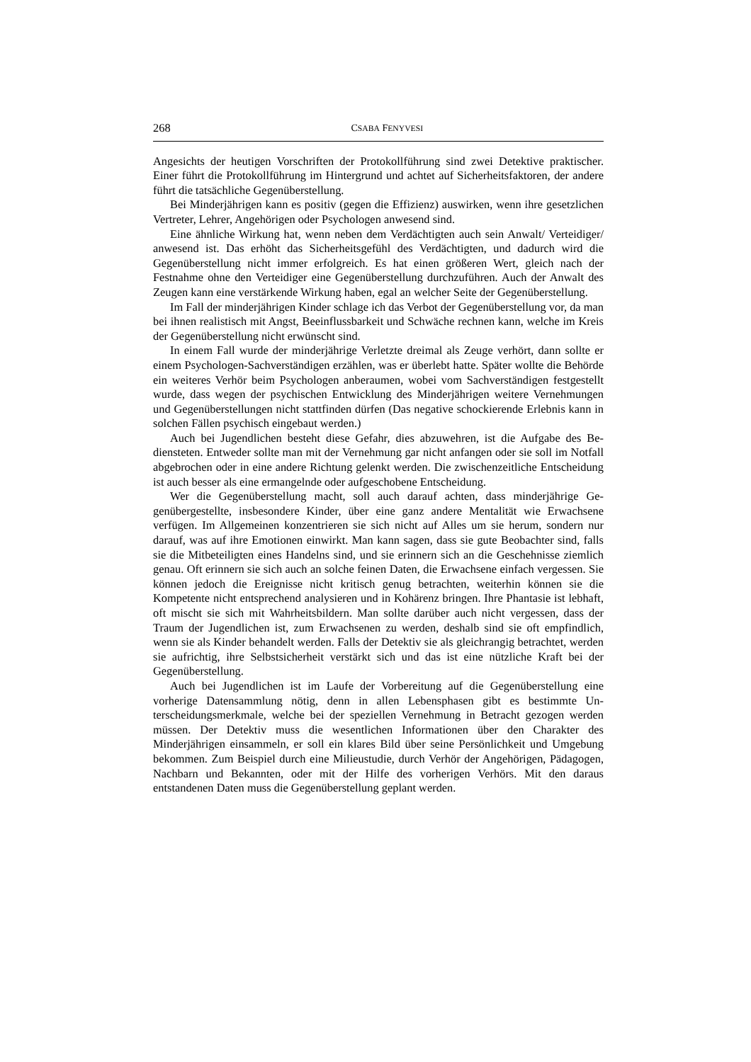268 CSABA FENYVESI
Angesichts der heutigen Vorschriften der Protokollführung sind zwei Detektive prakti­scher. Einer führt die Protokollführung im Hintergrund und achtet auf Sicherheitsfakto­ren, der andere führt die tatsächliche Gegenüberstellung.
Bei Minderjährigen kann es positiv (gegen die Effizienz) auswirken, wenn ihre ge­setzlichen Vertreter, Lehrer, Angehörigen oder Psychologen anwesend sind.
Eine ähnliche Wirkung hat, wenn neben dem Verdächtigten auch sein Anwalt/ Ver­teidiger/ anwesend ist. Das erhöht das Sicherheitsgefühl des Verdächtigten, und dadurch wird die Gegenüberstellung nicht immer erfolgreich. Es hat einen größeren Wert, gleich nach der Festnahme ohne den Verteidiger eine Gegenüberstellung durchzuführen. Auch der Anwalt des Zeugen kann eine verstärkende Wirkung haben, egal an welcher Seite der Gegenüberstellung.
Im Fall der minderjährigen Kinder schlage ich das Verbot der Gegenüberstellung vor, da man bei ihnen realistisch mit Angst, Beeinflussbarkeit und Schwäche rechnen kann, welche im Kreis der Gegenüberstellung nicht erwünscht sind.
In einem Fall wurde der minderjährige Verletzte dreimal als Zeuge verhört, dann sollte er einem Psychologen-Sachverständigen erzählen, was er überlebt hatte. Später wollte die Behörde ein weiteres Verhör beim Psychologen anberaumen, wobei vom Sachverständi­gen festgestellt wurde, dass wegen der psychischen Entwicklung des Minderjährigen wei­tere Vernehmungen und Gegenüberstellungen nicht stattfinden dürfen (Das negative scho­ckierende Erlebnis kann in solchen Fällen psychisch eingebaut werden.)
Auch bei Jugendlichen besteht diese Gefahr, dies abzuwehren, ist die Aufgabe des Be­diensteten. Entweder sollte man mit der Vernehmung gar nicht anfangen oder sie soll im Notfall abgebrochen oder in eine andere Richtung gelenkt werden. Die zwischenzeitliche Entscheidung ist auch besser als eine ermangelnde oder aufgeschobene Entscheidung.
Wer die Gegenüberstellung macht, soll auch darauf achten, dass minderjährige Ge­genübergestellte, insbesondere Kinder, über eine ganz andere Mentalität wie Erwachsene verfügen. Im Allgemeinen konzentrieren sie sich nicht auf Alles um sie herum, sondern nur darauf, was auf ihre Emotionen einwirkt. Man kann sagen, dass sie gute Beobachter sind, falls sie die Mitbeteiligten eines Handelns sind, und sie erinnern sich an die Ge­schehnisse ziemlich genau. Oft erinnern sie sich auch an solche feinen Daten, die Erwach­sene einfach vergessen. Sie können jedoch die Ereignisse nicht kritisch genug betrachten, weiterhin können sie die Kompetente nicht entsprechend analysieren und in Kohärenz bringen. Ihre Phantasie ist lebhaft, oft mischt sie sich mit Wahrheitsbildern. Man sollte darüber auch nicht vergessen, dass der Traum der Jugendlichen ist, zum Erwachsenen zu werden, deshalb sind sie oft empfindlich, wenn sie als Kinder behandelt werden. Falls der Detektiv sie als gleichrangig betrachtet, werden sie aufrichtig, ihre Selbstsicherheit ver­stärkt sich und das ist eine nützliche Kraft bei der Gegenüberstellung.
Auch bei Jugendlichen ist im Laufe der Vorbereitung auf die Gegenüberstellung ei­ne vorherige Datensammlung nötig, denn in allen Lebensphasen gibt es bestimmte Un­terscheidungsmerkmale, welche bei der speziellen Vernehmung in Betracht gezogen werden müssen. Der Detektiv muss die wesentlichen Informationen über den Charakter des Minderjährigen einsammeln, er soll ein klares Bild über seine Persönlichkeit und Umgebung bekommen. Zum Beispiel durch eine Milieustudie, durch Verhör der Ange­hörigen, Pädagogen, Nachbarn und Bekannten, oder mit der Hilfe des vorherigen Ver­hörs. Mit den daraus entstandenen Daten muss die Gegenüberstellung geplant werden.